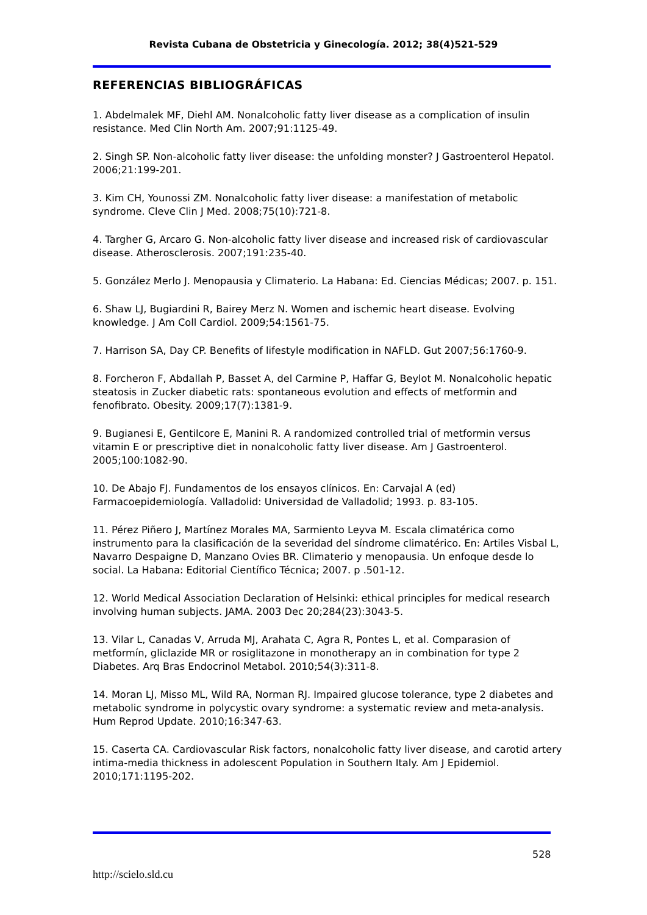Revista Cubana de Obstetricia y Ginecología. 2012; 38(4)521-529
REFERENCIAS BIBLIOGRÁFICAS
1. Abdelmalek MF, Diehl AM. Nonalcoholic fatty liver disease as a complication of insulin resistance. Med Clin North Am. 2007;91:1125-49.
2. Singh SP. Non-alcoholic fatty liver disease: the unfolding monster? J Gastroenterol Hepatol. 2006;21:199-201.
3. Kim CH, Younossi ZM. Nonalcoholic fatty liver disease: a manifestation of metabolic syndrome. Cleve Clin J Med. 2008;75(10):721-8.
4. Targher G, Arcaro G. Non-alcoholic fatty liver disease and increased risk of cardiovascular disease. Atherosclerosis. 2007;191:235-40.
5. González Merlo J. Menopausia y Climaterio. La Habana: Ed. Ciencias Médicas; 2007. p. 151.
6. Shaw LJ, Bugiardini R, Bairey Merz N. Women and ischemic heart disease. Evolving knowledge. J Am Coll Cardiol. 2009;54:1561-75.
7. Harrison SA, Day CP. Benefits of lifestyle modification in NAFLD. Gut 2007;56:1760-9.
8. Forcheron F, Abdallah P, Basset A, del Carmine P, Haffar G, Beylot M. Nonalcoholic hepatic steatosis in Zucker diabetic rats: spontaneous evolution and effects of metformin and fenofibrato. Obesity. 2009;17(7):1381-9.
9. Bugianesi E, Gentilcore E, Manini R. A randomized controlled trial of metformin versus vitamin E or prescriptive diet in nonalcoholic fatty liver disease. Am J Gastroenterol. 2005;100:1082-90.
10. De Abajo FJ. Fundamentos de los ensayos clínicos. En: Carvajal A (ed) Farmacoepidemiología. Valladolid: Universidad de Valladolid; 1993. p. 83-105.
11. Pérez Piñero J, Martínez Morales MA, Sarmiento Leyva M. Escala climatérica como instrumento para la clasificación de la severidad del síndrome climatérico. En: Artiles Visbal L, Navarro Despaigne D, Manzano Ovies BR. Climaterio y menopausia. Un enfoque desde lo social. La Habana: Editorial Científico Técnica; 2007. p .501-12.
12. World Medical Association Declaration of Helsinki: ethical principles for medical research involving human subjects. JAMA. 2003 Dec 20;284(23):3043-5.
13. Vilar L, Canadas V, Arruda MJ, Arahata C, Agra R, Pontes L, et al. Comparasion of metformín, gliclazide MR or rosiglitazone in monotherapy an in combination for type 2 Diabetes. Arq Bras Endocrinol Metabol. 2010;54(3):311-8.
14. Moran LJ, Misso ML, Wild RA, Norman RJ. Impaired glucose tolerance, type 2 diabetes and metabolic syndrome in polycystic ovary syndrome: a systematic review and meta-analysis. Hum Reprod Update. 2010;16:347-63.
15. Caserta CA. Cardiovascular Risk factors, nonalcoholic fatty liver disease, and carotid artery intima-media thickness in adolescent Population in Southern Italy. Am J Epidemiol. 2010;171:1195-202.
528
http://scielo.sld.cu